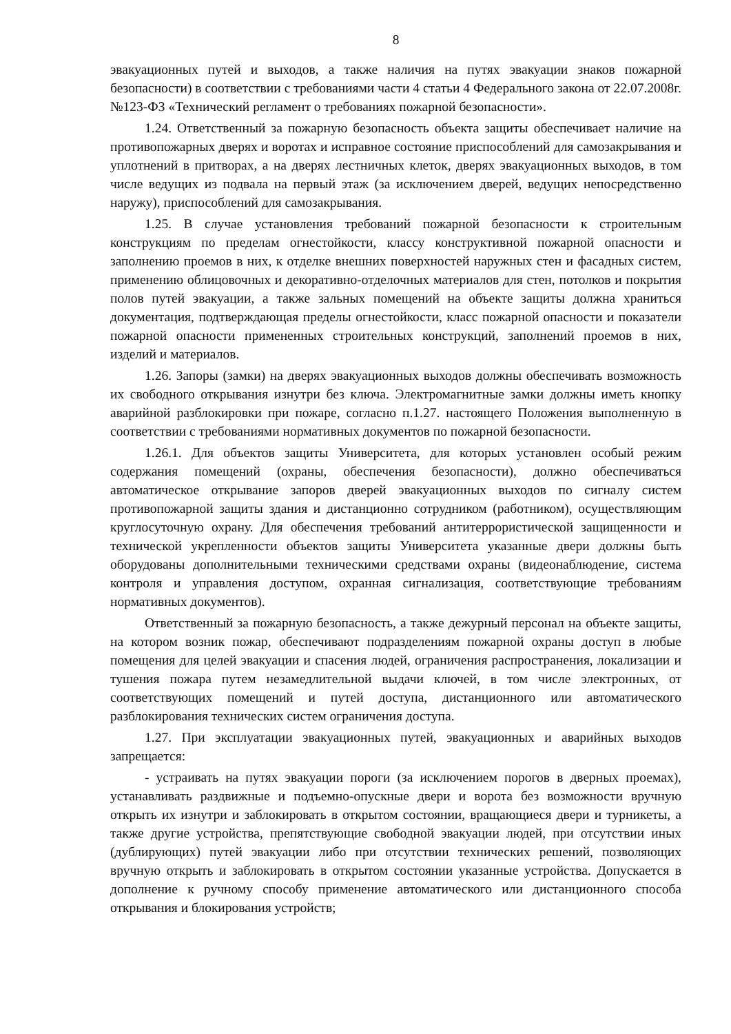8
эвакуационных путей и выходов, а также наличия на путях эвакуации знаков пожарной безопасности) в соответствии с требованиями части 4 статьи 4 Федерального закона от 22.07.2008г. №123-ФЗ «Технический регламент о требованиях пожарной безопасности».
1.24. Ответственный за пожарную безопасность объекта защиты обеспечивает наличие на противопожарных дверях и воротах и исправное состояние приспособлений для самозакрывания и уплотнений в притворах, а на дверях лестничных клеток, дверях эвакуационных выходов, в том числе ведущих из подвала на первый этаж (за исключением дверей, ведущих непосредственно наружу), приспособлений для самозакрывания.
1.25. В случае установления требований пожарной безопасности к строительным конструкциям по пределам огнестойкости, классу конструктивной пожарной опасности и заполнению проемов в них, к отделке внешних поверхностей наружных стен и фасадных систем, применению облицовочных и декоративно-отделочных материалов для стен, потолков и покрытия полов путей эвакуации, а также зальных помещений на объекте защиты должна храниться документация, подтверждающая пределы огнестойкости, класс пожарной опасности и показатели пожарной опасности примененных строительных конструкций, заполнений проемов в них, изделий и материалов.
1.26. Запоры (замки) на дверях эвакуационных выходов должны обеспечивать возможность их свободного открывания изнутри без ключа. Электромагнитные замки должны иметь кнопку аварийной разблокировки при пожаре, согласно п.1.27. настоящего Положения выполненную в соответствии с требованиями нормативных документов по пожарной безопасности.
1.26.1. Для объектов защиты Университета, для которых установлен особый режим содержания помещений (охраны, обеспечения безопасности), должно обеспечиваться автоматическое открывание запоров дверей эвакуационных выходов по сигналу систем противопожарной защиты здания и дистанционно сотрудником (работником), осуществляющим круглосуточную охрану. Для обеспечения требований антитеррористической защищенности и технической укрепленности объектов защиты Университета указанные двери должны быть оборудованы дополнительными техническими средствами охраны (видеонаблюдение, система контроля и управления доступом, охранная сигнализация, соответствующие требованиям нормативных документов).
Ответственный за пожарную безопасность, а также дежурный персонал на объекте защиты, на котором возник пожар, обеспечивают подразделениям пожарной охраны доступ в любые помещения для целей эвакуации и спасения людей, ограничения распространения, локализации и тушения пожара путем незамедлительной выдачи ключей, в том числе электронных, от соответствующих помещений и путей доступа, дистанционного или автоматического разблокирования технических систем ограничения доступа.
1.27. При эксплуатации эвакуационных путей, эвакуационных и аварийных выходов запрещается:
- устраивать на путях эвакуации пороги (за исключением порогов в дверных проемах), устанавливать раздвижные и подъемно-опускные двери и ворота без возможности вручную открыть их изнутри и заблокировать в открытом состоянии, вращающиеся двери и турникеты, а также другие устройства, препятствующие свободной эвакуации людей, при отсутствии иных (дублирующих) путей эвакуации либо при отсутствии технических решений, позволяющих вручную открыть и заблокировать в открытом состоянии указанные устройства. Допускается в дополнение к ручному способу применение автоматического или дистанционного способа открывания и блокирования устройств;